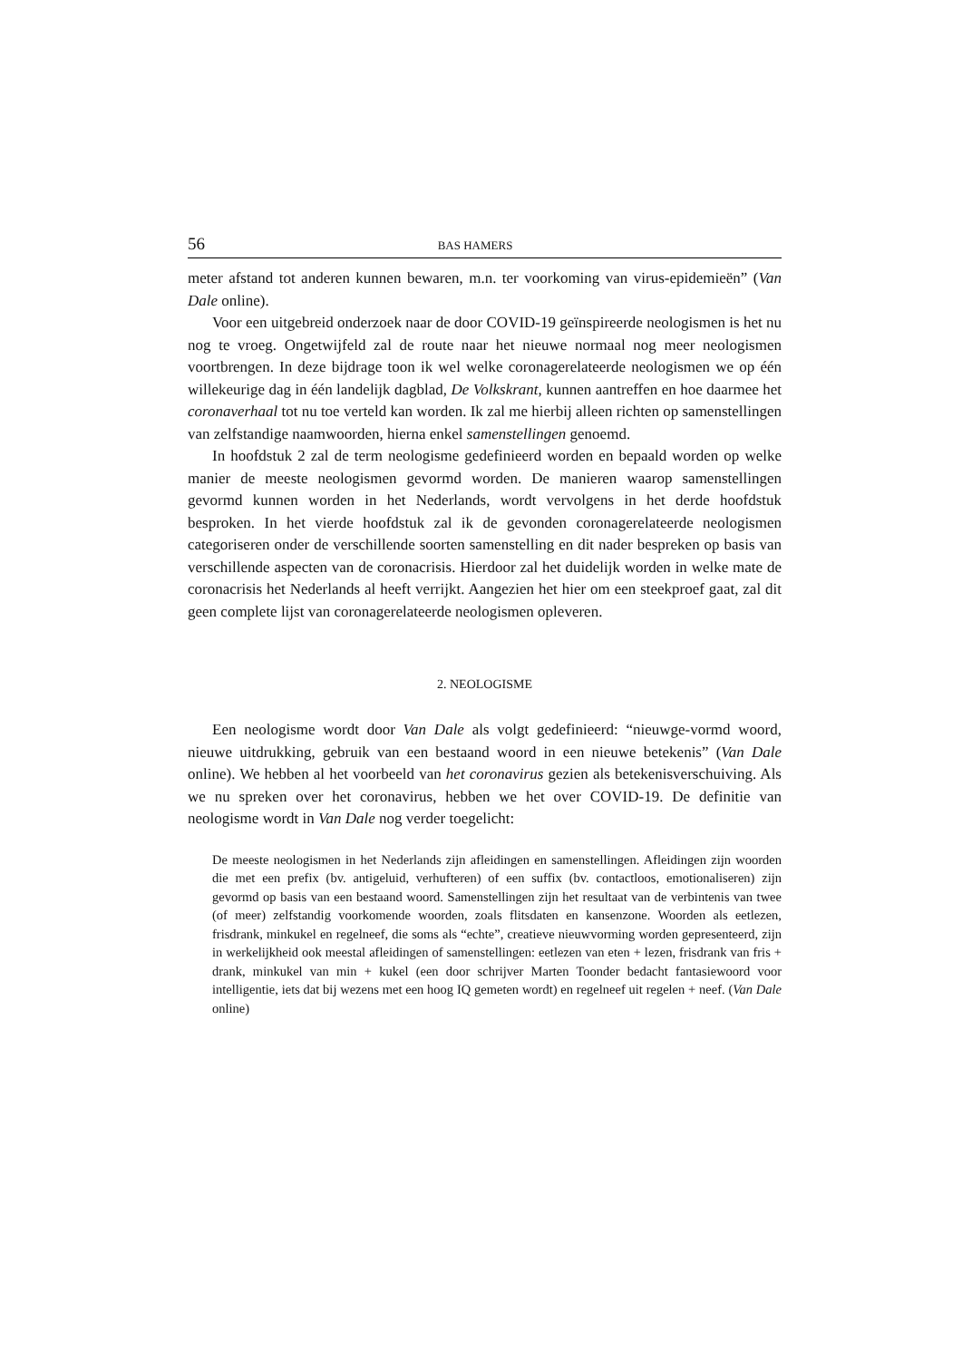56 BAS HAMERS
meter afstand tot anderen kunnen bewaren, m.n. ter voorkoming van virus-epidemieën” (Van Dale online).
Voor een uitgebreid onderzoek naar de door COVID-19 geïnspireerde neologismen is het nu nog te vroeg. Ongetwijfeld zal de route naar het nieuwe normaal nog meer neologismen voortbrengen. In deze bijdrage toon ik wel welke coronagerelateerde neologismen we op één willekeurige dag in één landelijk dagblad, De Volkskrant, kunnen aantreffen en hoe daarmee het coronaverhaal tot nu toe verteld kan worden. Ik zal me hierbij alleen richten op samenstellingen van zelfstandige naamwoorden, hierna enkel samenstellingen genoemd.
In hoofdstuk 2 zal de term neologisme gedefinieerd worden en bepaald worden op welke manier de meeste neologismen gevormd worden. De manieren waarop samenstellingen gevormd kunnen worden in het Nederlands, wordt vervolgens in het derde hoofdstuk besproken. In het vierde hoofdstuk zal ik de gevonden coronagerelateerde neologismen categoriseren onder de verschillende soorten samenstelling en dit nader bespreken op basis van verschillende aspecten van de coronacrisis. Hierdoor zal het duidelijk worden in welke mate de coronacrisis het Nederlands al heeft verrijkt. Aangezien het hier om een steekproef gaat, zal dit geen complete lijst van coronagerelateerde neologismen opleveren.
2. NEOLOGISME
Een neologisme wordt door Van Dale als volgt gedefinieerd: “nieuwge-vormd woord, nieuwe uitdrukking, gebruik van een bestaand woord in een nieuwe betekenis” (Van Dale online). We hebben al het voorbeeld van het coronavirus gezien als betekenisverschuiving. Als we nu spreken over het coronavirus, hebben we het over COVID-19. De definitie van neologisme wordt in Van Dale nog verder toegelicht:
De meeste neologismen in het Nederlands zijn afleidingen en samenstellingen. Afleidingen zijn woorden die met een prefix (bv. antigeluid, verhufteren) of een suffix (bv. contactloos, emotionaliseren) zijn gevormd op basis van een bestaand woord. Samenstellingen zijn het resultaat van de verbintenis van twee (of meer) zelfstandig voorkomende woorden, zoals flitsdaten en kansenzone. Woorden als eetlezen, frisdrank, minkukel en regelneef, die soms als “echte”, creatieve nieuwvorming worden gepresenteerd, zijn in werkelijkheid ook meestal afleidingen of samenstellingen: eetlezen van eten + lezen, frisdrank van fris + drank, minkukel van min + kukel (een door schrijver Marten Toonder bedacht fantasiewoord voor intelligentie, iets dat bij wezens met een hoog IQ gemeten wordt) en regelneef uit regelen + neef. (Van Dale online)